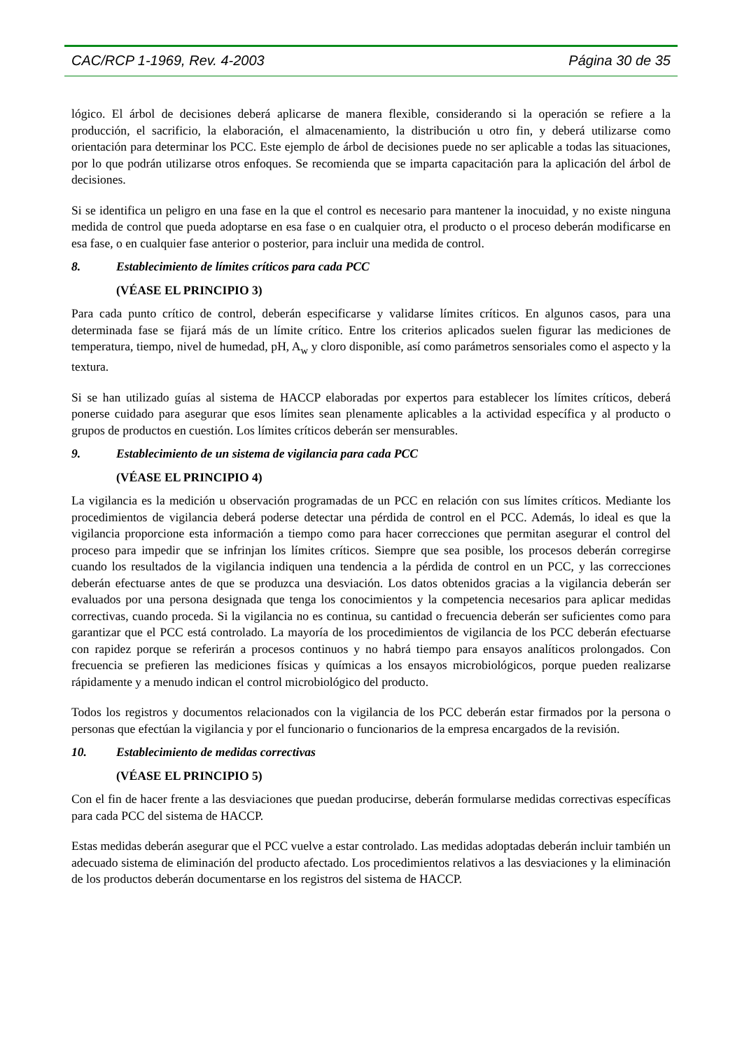CAC/RCP 1-1969, Rev. 4-2003 Página 30 de 35
lógico. El árbol de decisiones deberá aplicarse de manera flexible, considerando si la operación se refiere a la producción, el sacrificio, la elaboración, el almacenamiento, la distribución u otro fin, y deberá utilizarse como orientación para determinar los PCC. Este ejemplo de árbol de decisiones puede no ser aplicable a todas las situaciones, por lo que podrán utilizarse otros enfoques. Se recomienda que se imparta capacitación para la aplicación del árbol de decisiones.
Si se identifica un peligro en una fase en la que el control es necesario para mantener la inocuidad, y no existe ninguna medida de control que pueda adoptarse en esa fase o en cualquier otra, el producto o el proceso deberán modificarse en esa fase, o en cualquier fase anterior o posterior, para incluir una medida de control.
8. Establecimiento de límites críticos para cada PCC
(VÉASE EL PRINCIPIO 3)
Para cada punto crítico de control, deberán especificarse y validarse límites críticos. En algunos casos, para una determinada fase se fijará más de un límite crítico. Entre los criterios aplicados suelen figurar las mediciones de temperatura, tiempo, nivel de humedad, pH, A<sub>w</sub> y cloro disponible, así como parámetros sensoriales como el aspecto y la textura.
Si se han utilizado guías al sistema de HACCP elaboradas por expertos para establecer los límites críticos, deberá ponerse cuidado para asegurar que esos límites sean plenamente aplicables a la actividad específica y al producto o grupos de productos en cuestión. Los límites críticos deberán ser mensurables.
9. Establecimiento de un sistema de vigilancia para cada PCC
(VÉASE EL PRINCIPIO 4)
La vigilancia es la medición u observación programadas de un PCC en relación con sus límites críticos. Mediante los procedimientos de vigilancia deberá poderse detectar una pérdida de control en el PCC. Además, lo ideal es que la vigilancia proporcione esta información a tiempo como para hacer correcciones que permitan asegurar el control del proceso para impedir que se infrinjan los límites críticos. Siempre que sea posible, los procesos deberán corregirse cuando los resultados de la vigilancia indiquen una tendencia a la pérdida de control en un PCC, y las correcciones deberán efectuarse antes de que se produzca una desviación. Los datos obtenidos gracias a la vigilancia deberán ser evaluados por una persona designada que tenga los conocimientos y la competencia necesarios para aplicar medidas correctivas, cuando proceda. Si la vigilancia no es continua, su cantidad o frecuencia deberán ser suficientes como para garantizar que el PCC está controlado. La mayoría de los procedimientos de vigilancia de los PCC deberán efectuarse con rapidez porque se referirán a procesos continuos y no habrá tiempo para ensayos analíticos prolongados. Con frecuencia se prefieren las mediciones físicas y químicas a los ensayos microbiológicos, porque pueden realizarse rápidamente y a menudo indican el control microbiológico del producto.
Todos los registros y documentos relacionados con la vigilancia de los PCC deberán estar firmados por la persona o personas que efectúan la vigilancia y por el funcionario o funcionarios de la empresa encargados de la revisión.
10. Establecimiento de medidas correctivas
(VÉASE EL PRINCIPIO 5)
Con el fin de hacer frente a las desviaciones que puedan producirse, deberán formularse medidas correctivas específicas para cada PCC del sistema de HACCP.
Estas medidas deberán asegurar que el PCC vuelve a estar controlado. Las medidas adoptadas deberán incluir también un adecuado sistema de eliminación del producto afectado. Los procedimientos relativos a las desviaciones y la eliminación de los productos deberán documentarse en los registros del sistema de HACCP.